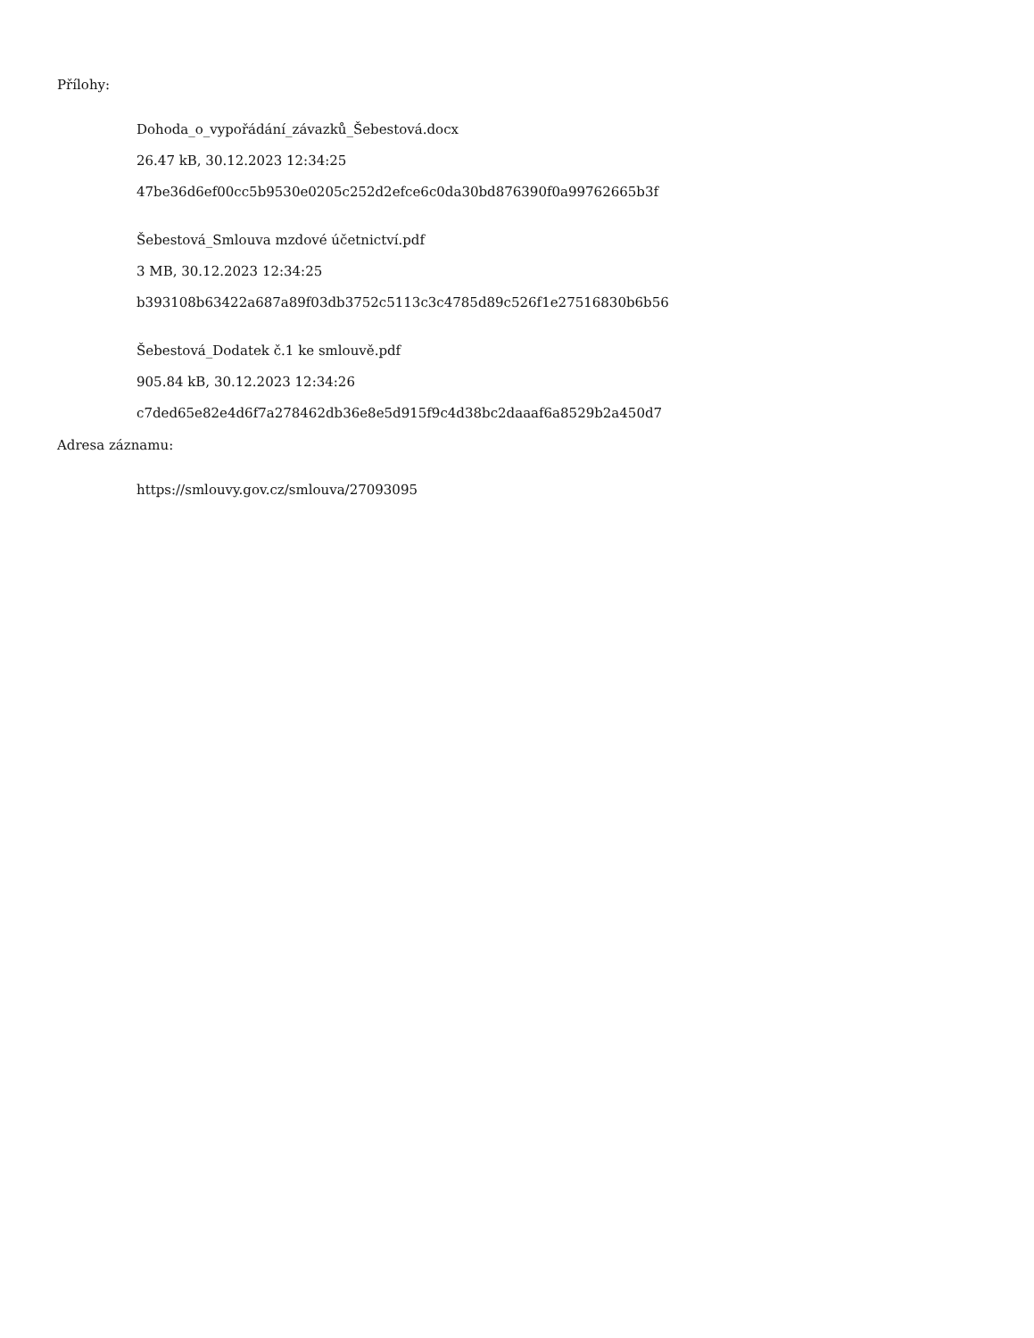Přílohy:
Dohoda_o_vypořádání_závazků_Šebestová.docx
26.47 kB, 30.12.2023 12:34:25
47be36d6ef00cc5b9530e0205c252d2efce6c0da30bd876390f0a99762665b3f
Šebestová_Smlouva mzdové účetnictví.pdf
3 MB, 30.12.2023 12:34:25
b393108b63422a687a89f03db3752c5113c3c4785d89c526f1e27516830b6b56
Šebestová_Dodatek č.1 ke smlouvě.pdf
905.84 kB, 30.12.2023 12:34:26
c7ded65e82e4d6f7a278462db36e8e5d915f9c4d38bc2daaaf6a8529b2a450d7
Adresa záznamu:
https://smlouvy.gov.cz/smlouva/27093095